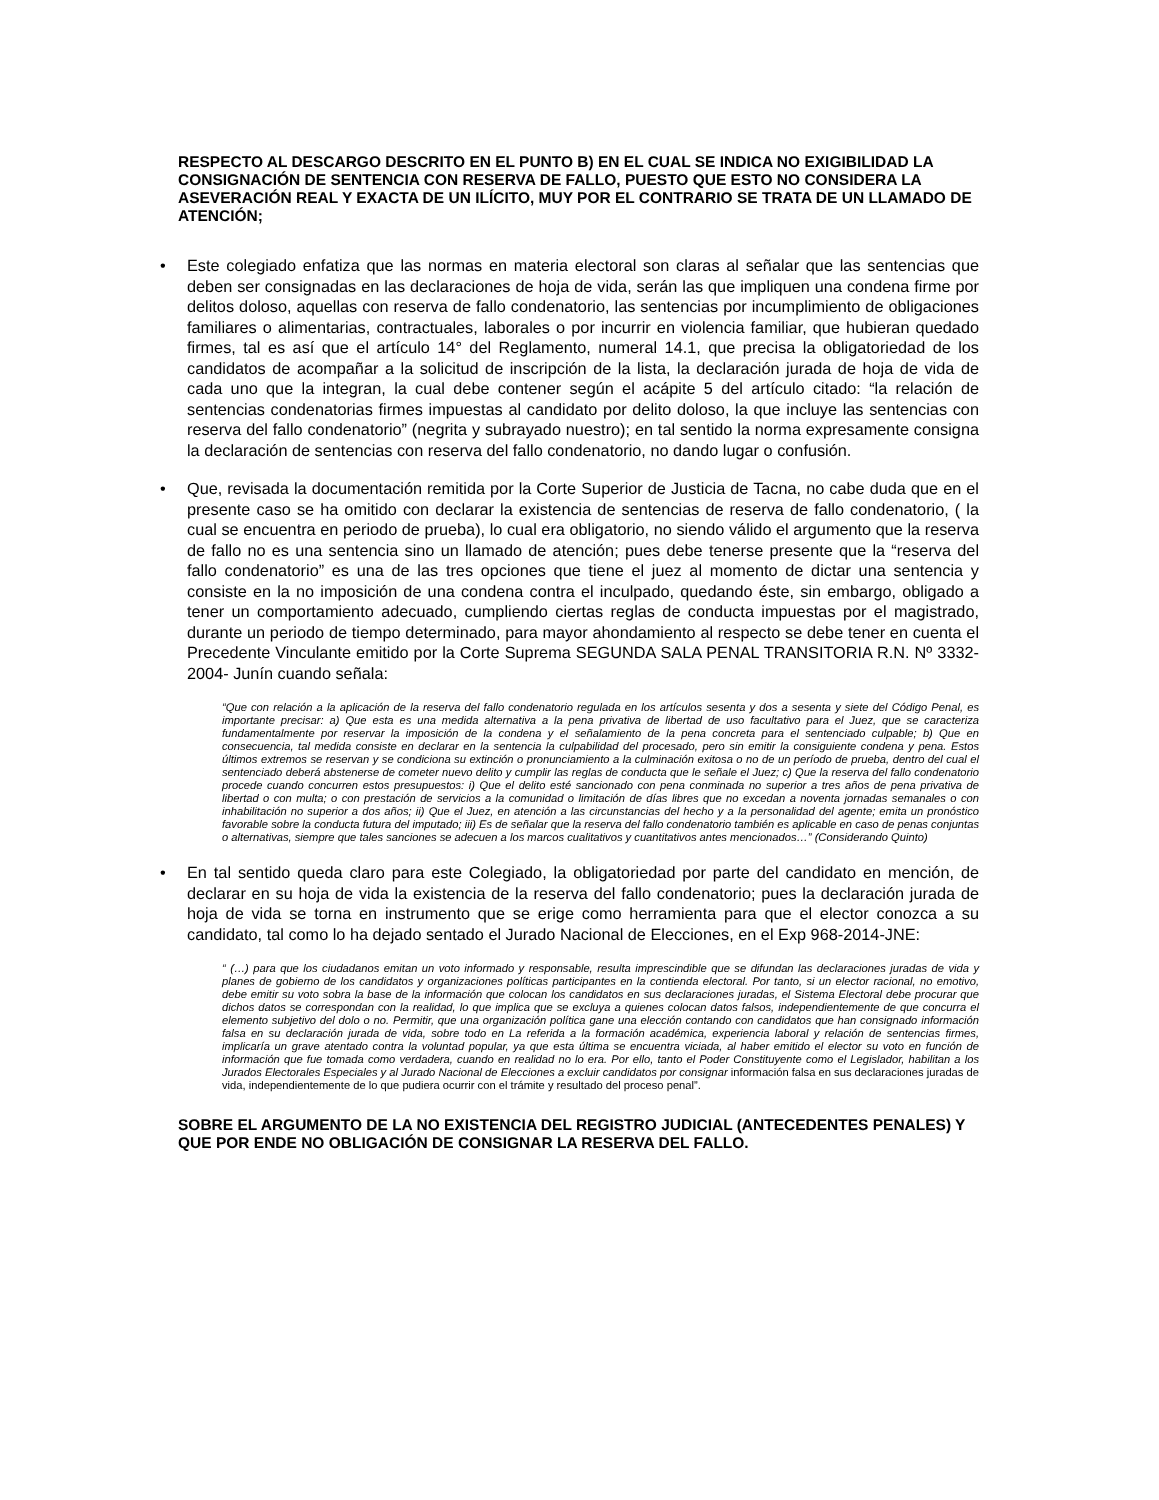RESPECTO AL DESCARGO DESCRITO EN EL PUNTO B) EN EL CUAL SE INDICA NO EXIGIBILIDAD LA CONSIGNACIÓN DE SENTENCIA CON RESERVA DE FALLO, PUESTO QUE ESTO NO CONSIDERA LA ASEVERACIÓN REAL Y EXACTA DE UN ILÍCITO, MUY POR EL CONTRARIO SE TRATA DE UN LLAMADO DE ATENCIÓN;
• Este colegiado enfatiza que las normas en materia electoral son claras al señalar que las sentencias que deben ser consignadas en las declaraciones de hoja de vida, serán las que impliquen una condena firme por delitos doloso, aquellas con reserva de fallo condenatorio, las sentencias por incumplimiento de obligaciones familiares o alimentarias, contractuales, laborales o por incurrir en violencia familiar, que hubieran quedado firmes, tal es así que el artículo 14° del Reglamento, numeral 14.1, que precisa la obligatoriedad de los candidatos de acompañar a la solicitud de inscripción de la lista, la declaración jurada de hoja de vida de cada uno que la integran, la cual debe contener según el acápite 5 del artículo citado: “la relación de sentencias condenatorias firmes impuestas al candidato por delito doloso, la que incluye las sentencias con reserva del fallo condenatorio” (negrita y subrayado nuestro); en tal sentido la norma expresamente consigna la declaración de sentencias con reserva del fallo condenatorio, no dando lugar o confusión.
• Que, revisada la documentación remitida por la Corte Superior de Justicia de Tacna, no cabe duda que en el presente caso se ha omitido con declarar la existencia de sentencias de reserva de fallo condenatorio, ( la cual se encuentra en periodo de prueba), lo cual era obligatorio, no siendo válido el argumento que la reserva de fallo no es una sentencia sino un llamado de atención; pues debe tenerse presente que la “reserva del fallo condenatorio” es una de las tres opciones que tiene el juez al momento de dictar una sentencia y consiste en la no imposición de una condena contra el inculpado, quedando éste, sin embargo, obligado a tener un comportamiento adecuado, cumpliendo ciertas reglas de conducta impuestas por el magistrado, durante un periodo de tiempo determinado, para mayor ahondamiento al respecto se debe tener en cuenta el Precedente Vinculante emitido por la Corte Suprema SEGUNDA SALA PENAL TRANSITORIA R.N. Nº 3332-2004- Junín cuando señala:
“Que con relación a la aplicación de la reserva del fallo condenatorio regulada en los artículos sesenta y dos a sesenta y siete del Código Penal, es importante precisar: a) Que esta es una medida alternativa a la pena privativa de libertad de uso facultativo para el Juez, que se caracteriza fundamentalmente por reservar la imposición de la condena y el señalamiento de la pena concreta para el sentenciado culpable; b) Que en consecuencia, tal medida consiste en declarar en la sentencia la culpabilidad del procesado, pero sin emitir la consiguiente condena y pena. Estos últimos extremos se reservan y se condiciona su extinción o pronunciamiento a la culminación exitosa o no de un período de prueba, dentro del cual el sentenciado deberá abstenerse de cometer nuevo delito y cumplir las reglas de conducta que le señale el Juez; c) Que la reserva del fallo condenatorio procede cuando concurren estos presupuestos: i) Que el delito esté sancionado con pena conminada no superior a tres años de pena privativa de libertad o con multa; o con prestación de servicios a la comunidad o limitación de días libres que no excedan a noventa jornadas semanales o con inhabilitación no superior a dos años; ii) Que el Juez, en atención a las circunstancias del hecho y a la personalidad del agente; emita un pronóstico favorable sobre la conducta futura del imputado; iii) Es de señalar que la reserva del fallo condenatorio también es aplicable en caso de penas conjuntas o alternativas, siempre que tales sanciones se adecuen a los marcos cualitativos y cuantitativos antes mencionados…” (Considerando Quinto)
• En tal sentido queda claro para este Colegiado, la obligatoriedad por parte del candidato en mención, de declarar en su hoja de vida la existencia de la reserva del fallo condenatorio; pues la declaración jurada de hoja de vida se torna en instrumento que se erige como herramienta para que el elector conozca a su candidato, tal como lo ha dejado sentado el Jurado Nacional de Elecciones, en el Exp 968-2014-JNE:
“ (…) para que los ciudadanos emitan un voto informado y responsable, resulta imprescindible que se difundan las declaraciones juradas de vida y planes de gobierno de los candidatos y organizaciones políticas participantes en la contienda electoral. Por tanto, si un elector racional, no emotivo, debe emitir su voto sobra la base de la información que colocan los candidatos en sus declaraciones juradas, el Sistema Electoral debe procurar que dichos datos se correspondan con la realidad, lo que implica que se excluya a quienes colocan datos falsos, independientemente de que concurra el elemento subjetivo del dolo o no. Permitir, que una organización política gane una elección contando con candidatos que han consignado información falsa en su declaración jurada de vida, sobre todo en La referida a la formación académica, experiencia laboral y relación de sentencias firmes, implicaría un grave atentado contra la voluntad popular, ya que esta última se encuentra viciada, al haber emitido el elector su voto en función de información que fue tomada como verdadera, cuando en realidad no lo era. Por ello, tanto el Poder Constituyente como el Legislador, habilitan a los Jurados Electorales Especiales y al Jurado Nacional de Elecciones a excluir candidatos por consignar información falsa en sus declaraciones juradas de vida, independientemente de lo que pudiera ocurrir con el trámite y resultado del proceso penal”.
SOBRE EL ARGUMENTO DE LA NO EXISTENCIA DEL REGISTRO JUDICIAL (ANTECEDENTES PENALES) Y QUE POR ENDE NO OBLIGACIÓN DE CONSIGNAR LA RESERVA DEL FALLO.